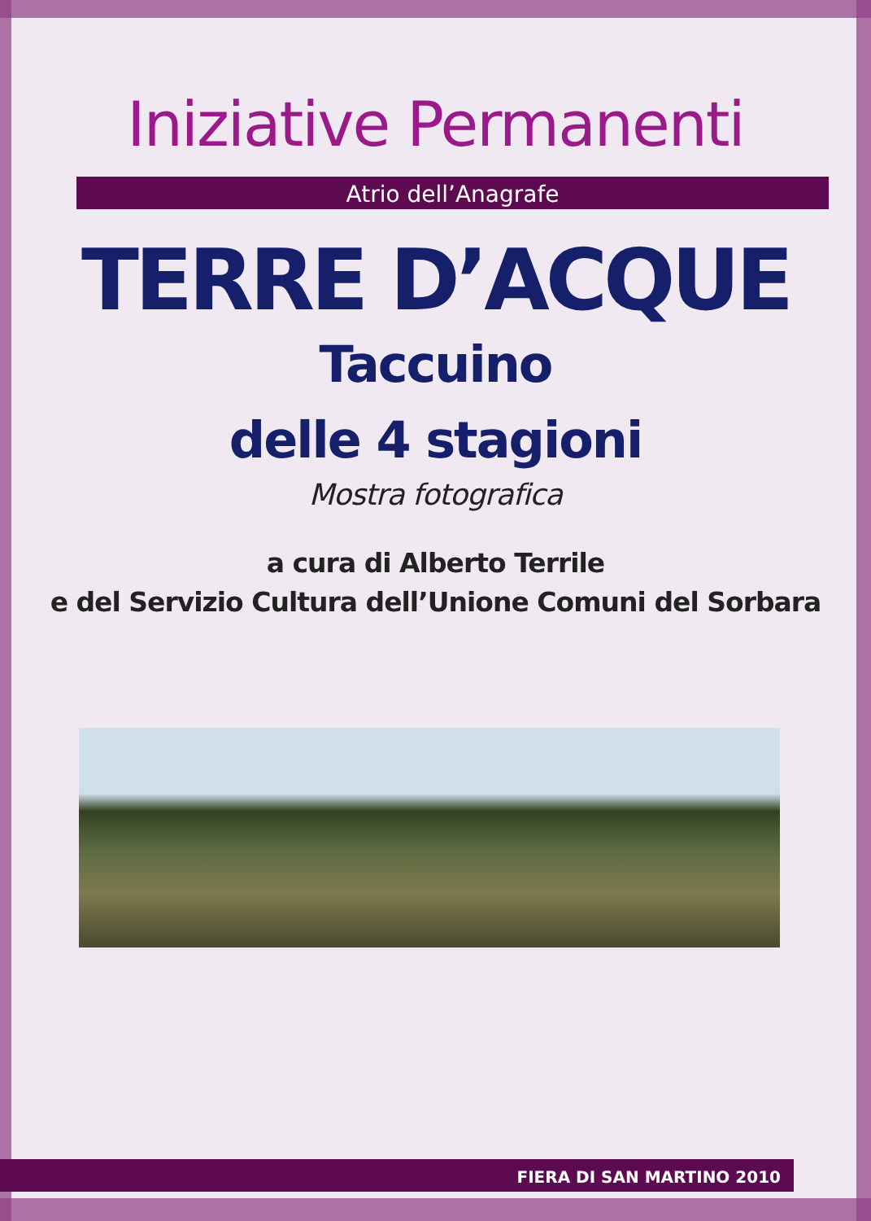Iniziative Permanenti
Atrio dell’Anagrafe
TERRE D’ACQUE
Taccuino
delle 4 stagioni
Mostra fotografica
a cura di Alberto Terrile
e del Servizio Cultura dell’Unione Comuni del Sorbara
FIERA DI SAN MARTINO 2010